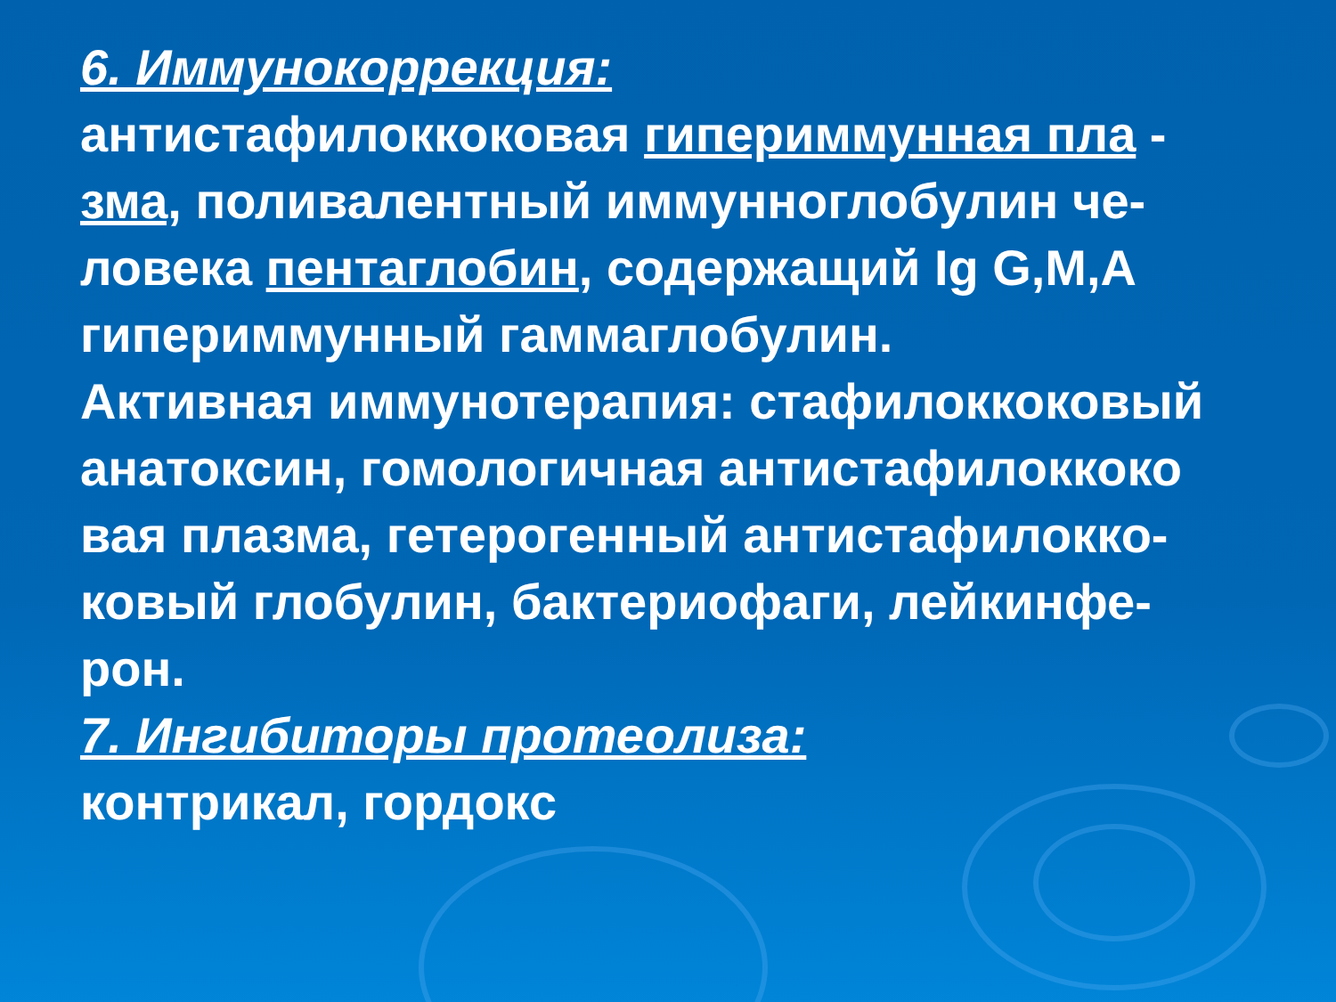6. Иммунокоррекция:
антистафилоккоковая гипериммунная пла - зма, поливалентный иммунноглобулин че-ловека пентаглобин, содержащий Ig G,M,A гипериммунный гаммаглобулин.
Активная иммунотерапия: стафилоккоковый анатоксин, гомологичная антистафилоккоко вая плазма, гетерогенный антистафилокко-ковый глобулин, бактериофаги, лейкинфе-рон.
7. Ингибиторы протеолиза:
контрикал, гордокс